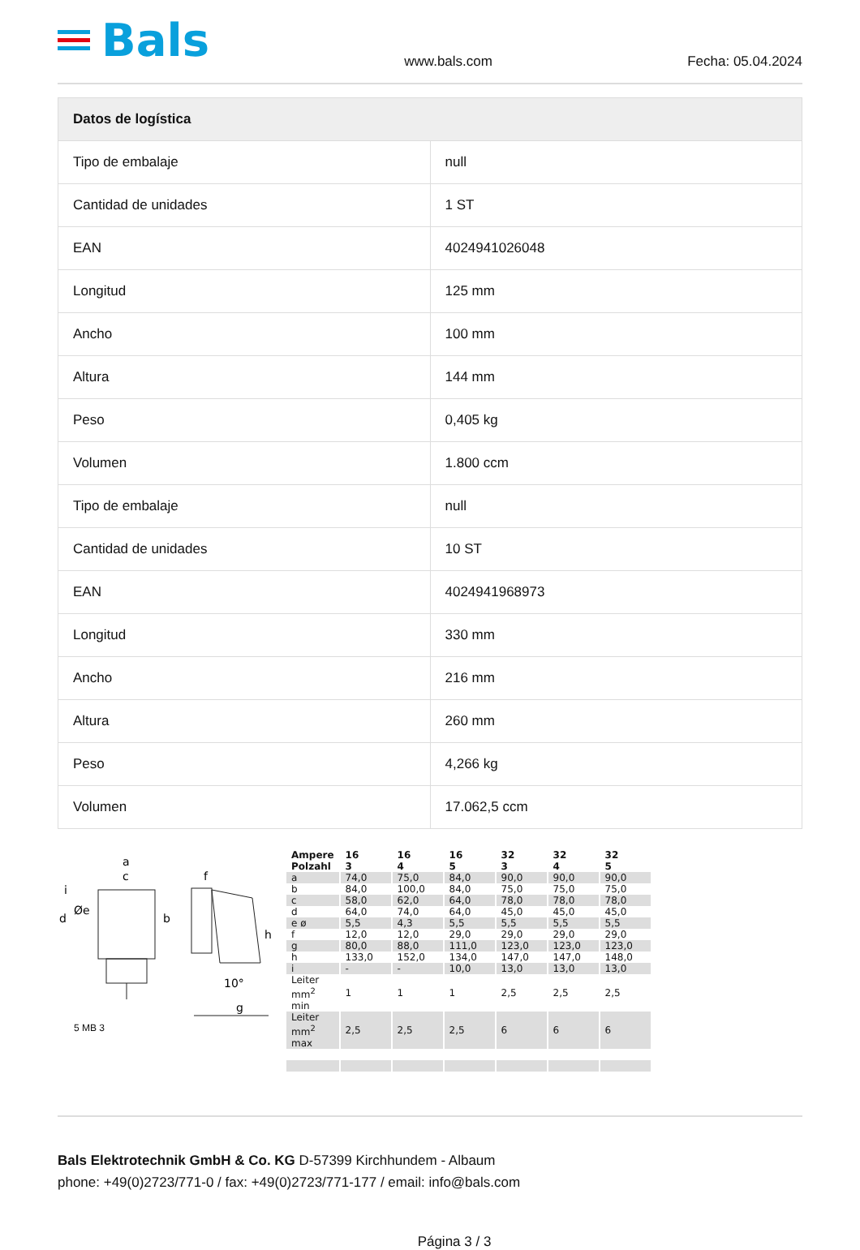Bals
www.bals.com Fecha: 05.04.2024
| Datos de logística | |
| --- | --- |
| Tipo de embalaje | null |
| Cantidad de unidades | 1 ST |
| EAN | 4024941026048 |
| Longitud | 125 mm |
| Ancho | 100 mm |
| Altura | 144 mm |
| Peso | 0,405 kg |
| Volumen | 1.800 ccm |
| Tipo de embalaje | null |
| Cantidad de unidades | 10 ST |
| EAN | 4024941968973 |
| Longitud | 330 mm |
| Ancho | 216 mm |
| Altura | 260 mm |
| Peso | 4,266 kg |
| Volumen | 17.062,5 ccm |
a
c
f
g
b
d
Øe
h
i
10°
5 MB 3
| Ampere Polzahl | 16 3 | 16 4 | 16 5 | 32 3 | 32 4 | 32 5 |
| a | 74,0 | 75,0 | 84,0 | 90,0 | 90,0 | 90,0 |
| b | 84,0 | 100,0 | 84,0 | 75,0 | 75,0 | 75,0 |
| c | 58,0 | 62,0 | 64,0 | 78,0 | 78,0 | 78,0 |
| d | 64,0 | 74,0 | 64,0 | 45,0 | 45,0 | 45,0 |
| e ø | 5,5 | 4,3 | 5,5 | 5,5 | 5,5 | 5,5 |
| f | 12,0 | 12,0 | 29,0 | 29,0 | 29,0 | 29,0 |
| g | 80,0 | 88,0 | 111,0 | 123,0 | 123,0 | 123,0 |
| h | 133,0 | 152,0 | 134,0 | 147,0 | 147,0 | 148,0 |
| i | - | - | 10,0 | 13,0 | 13,0 | 13,0 |
| Leiter mm<sup>2</sup> min | 1 | 1 | 1 | 2,5 | 2,5 | 2,5 |
| Leiter mm<sup>2</sup> max | 2,5 | 2,5 | 2,5 | 6 | 6 | 6 |
Bals Elektrotechnik GmbH & Co. KG D-57399 Kirchhundem - Albaum
phone: +49(0)2723/771-0 / fax: +49(0)2723/771-177 / email: info@bals.com
Página 3 / 3